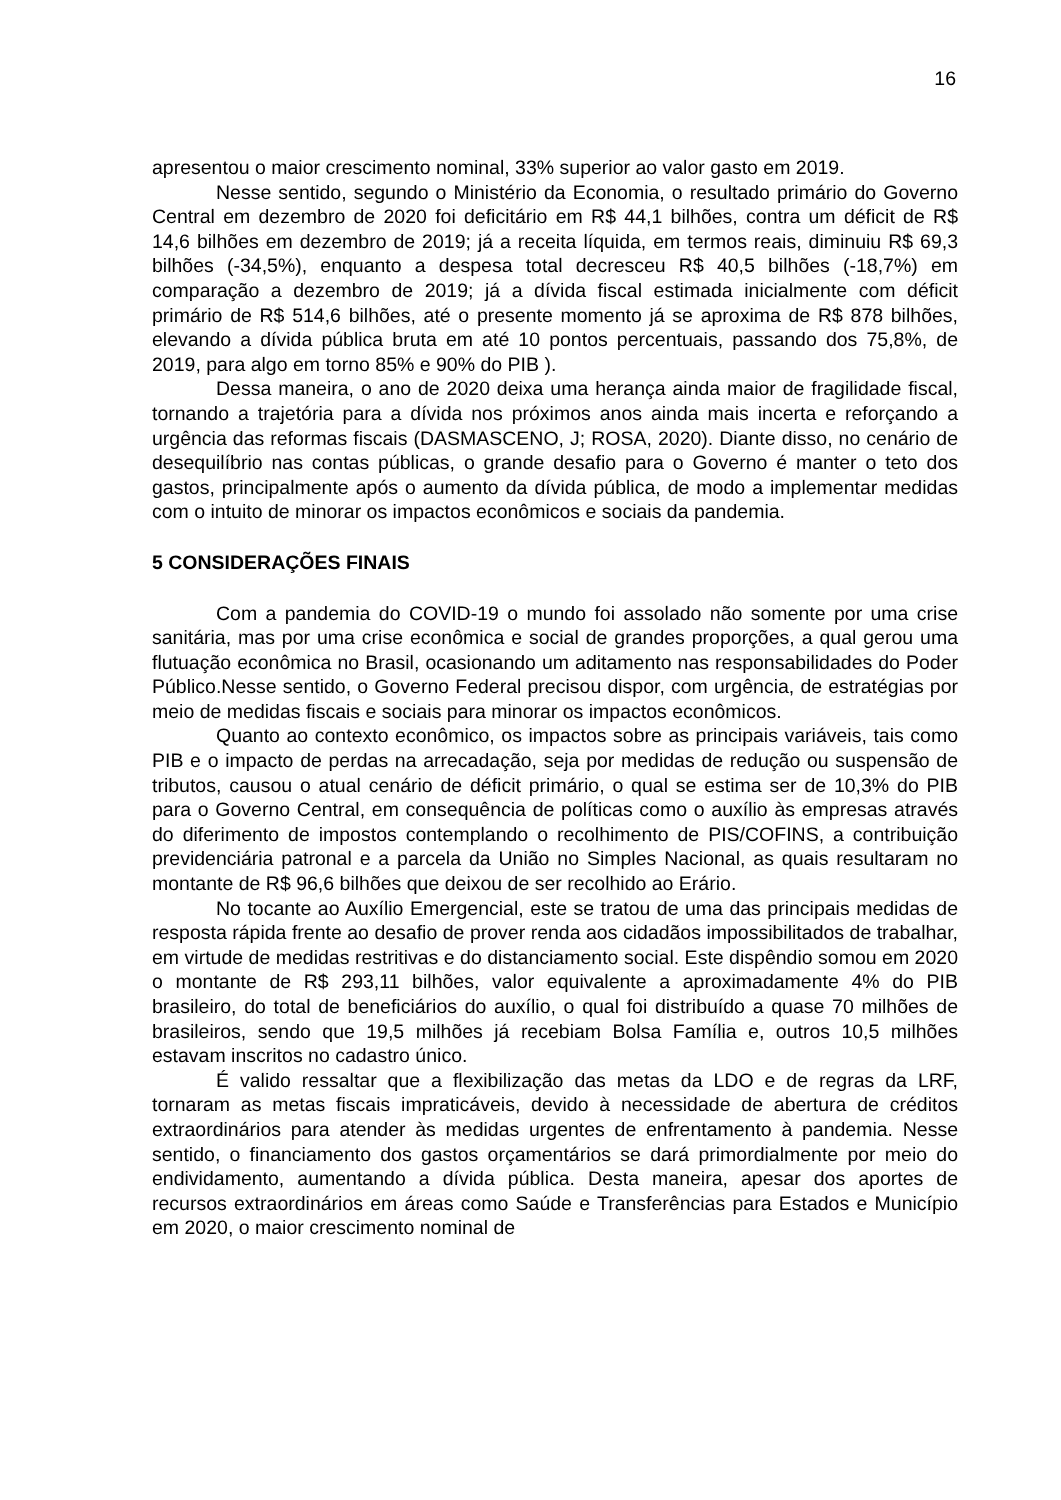16
apresentou o maior crescimento nominal, 33% superior ao valor gasto em 2019.
Nesse sentido, segundo o Ministério da Economia, o resultado primário do Governo Central em dezembro de 2020 foi deficitário em R$ 44,1 bilhões, contra um déficit de R$ 14,6 bilhões em dezembro de 2019; já a receita líquida, em termos reais, diminuiu R$ 69,3 bilhões (-34,5%), enquanto a despesa total decresceu R$ 40,5 bilhões (-18,7%) em comparação a dezembro de 2019; já a dívida fiscal estimada inicialmente com déficit primário de R$ 514,6 bilhões, até o presente momento já se aproxima de R$ 878 bilhões, elevando a dívida pública bruta em até 10 pontos percentuais, passando dos 75,8%, de 2019, para algo em torno 85% e 90% do PIB ).
Dessa maneira, o ano de 2020 deixa uma herança ainda maior de fragilidade fiscal, tornando a trajetória para a dívida nos próximos anos ainda mais incerta e reforçando a urgência das reformas fiscais (DASMASCENO, J; ROSA, 2020). Diante disso, no cenário de desequilíbrio nas contas públicas, o grande desafio para o Governo é manter o teto dos gastos, principalmente após o aumento da dívida pública, de modo a implementar medidas com o intuito de minorar os impactos econômicos e sociais da pandemia.
5 CONSIDERAÇÕES FINAIS
Com a pandemia do COVID-19 o mundo foi assolado não somente por uma crise sanitária, mas por uma crise econômica e social de grandes proporções, a qual gerou uma flutuação econômica no Brasil, ocasionando um aditamento nas responsabilidades do Poder Público.Nesse sentido, o Governo Federal precisou dispor, com urgência, de estratégias por meio de medidas fiscais e sociais para minorar os impactos econômicos.
Quanto ao contexto econômico, os impactos sobre as principais variáveis, tais como PIB e o impacto de perdas na arrecadação, seja por medidas de redução ou suspensão de tributos, causou o atual cenário de déficit primário, o qual se estima ser de 10,3% do PIB para o Governo Central, em consequência de políticas como o auxílio às empresas através do diferimento de impostos contemplando o recolhimento de PIS/COFINS, a contribuição previdenciária patronal e a parcela da União no Simples Nacional, as quais resultaram no montante de R$ 96,6 bilhões que deixou de ser recolhido ao Erário.
No tocante ao Auxílio Emergencial, este se tratou de uma das principais medidas de resposta rápida frente ao desafio de prover renda aos cidadãos impossibilitados de trabalhar, em virtude de medidas restritivas e do distanciamento social. Este dispêndio somou em 2020 o montante de R$ 293,11 bilhões, valor equivalente a aproximadamente 4% do PIB brasileiro, do total de beneficiários do auxílio, o qual foi distribuído a quase 70 milhões de brasileiros, sendo que 19,5 milhões já recebiam Bolsa Família e, outros 10,5 milhões estavam inscritos no cadastro único.
É valido ressaltar que a flexibilização das metas da LDO e de regras da LRF, tornaram as metas fiscais impraticáveis, devido à necessidade de abertura de créditos extraordinários para atender às medidas urgentes de enfrentamento à pandemia. Nesse sentido, o financiamento dos gastos orçamentários se dará primordialmente por meio do endividamento, aumentando a dívida pública. Desta maneira, apesar dos aportes de recursos extraordinários em áreas como Saúde e Transferências para Estados e Município em 2020, o maior crescimento nominal de